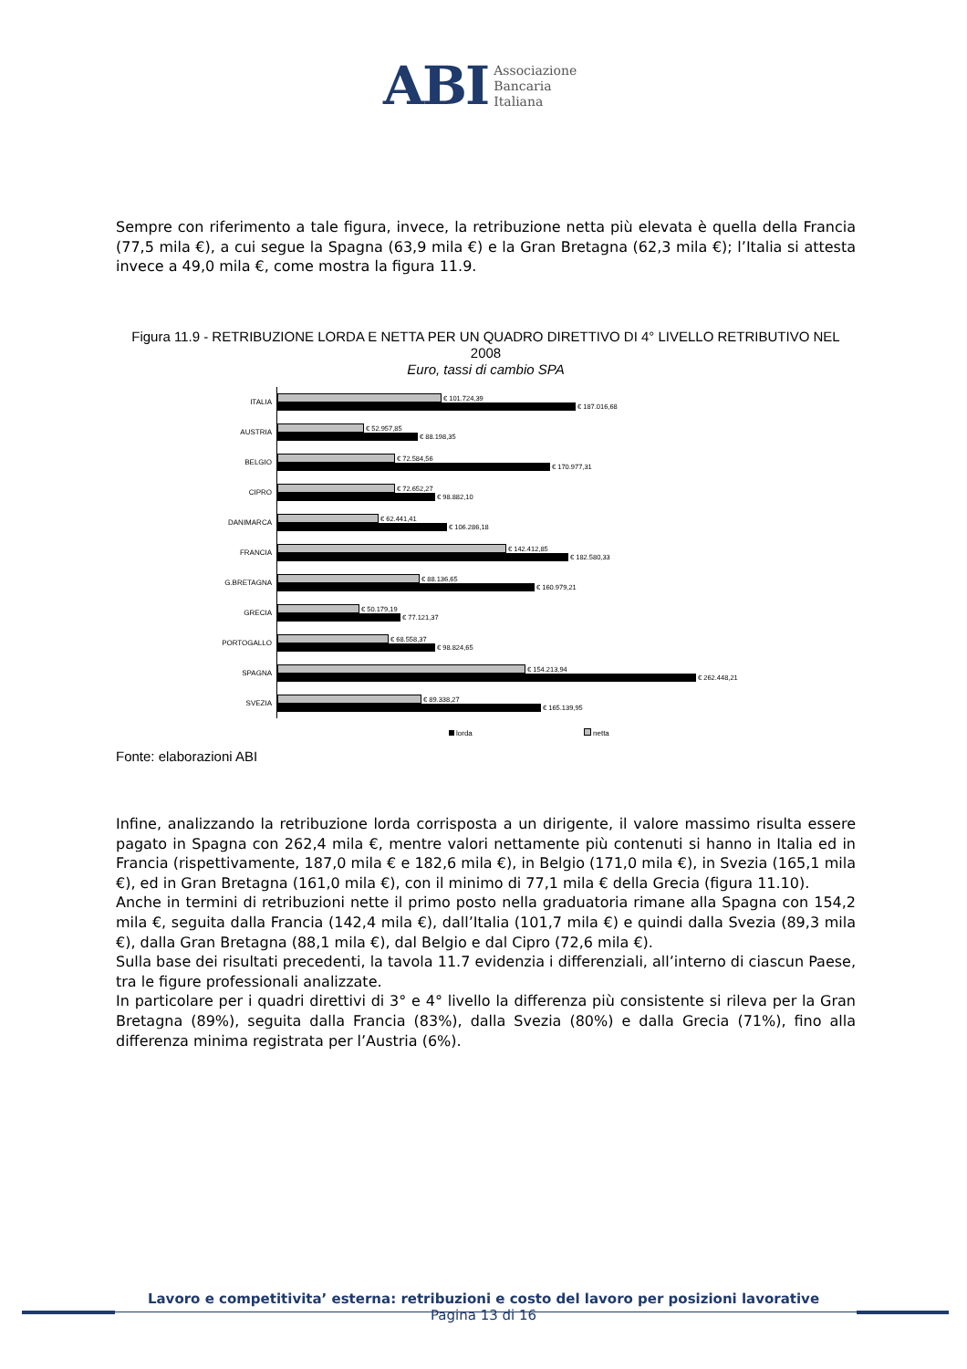ABI Associazione
Bancaria
Italiana
Sempre con riferimento a tale figura, invece, la retribuzione netta più elevata è quella della Francia (77,5 mila €), a cui segue la Spagna (63,9 mila €) e la Gran Bretagna (62,3 mila €); l’Italia si attesta invece a 49,0 mila €, come mostra la figura 11.9.
Figura 11.9 - RETRIBUZIONE LORDA E NETTA PER UN QUADRO DIRETTIVO DI 4° LIVELLO RETRIBUTIVO NEL 2008
Euro, tassi di cambio SPA
ITALIA
€ 101.724,39
€ 187.016,68
AUSTRIA
€ 52.957,85
€ 88.198,35
BELGIO
€ 72.584,56
€ 170.977,31
CIPRO
€ 72.652,27
€ 98.882,10
DANIMARCA
€ 62.441,41
€ 106.286,18
FRANCIA
€ 142.412,85
€ 182.580,33
G.BRETAGNA
€ 88.136,65
€ 160.979,21
GRECIA
€ 50.179,19
€ 77.121,37
PORTOGALLO
€ 68.558,37
€ 98.824,65
SPAGNA
€ 154.213,94
€ 262.448,21
SVEZIA
€ 89.338,27
€ 165.139,95
lorda netta
Fonte: elaborazioni ABI
Infine, analizzando la retribuzione lorda corrisposta a un dirigente, il valore massimo risulta essere pagato in Spagna con 262,4 mila €, mentre valori nettamente più contenuti si hanno in Italia ed in Francia (rispettivamente, 187,0 mila € e 182,6 mila €), in Belgio (171,0 mila €), in Svezia (165,1 mila €), ed in Gran Bretagna (161,0 mila €), con il minimo di 77,1 mila € della Grecia (figura 11.10).
Anche in termini di retribuzioni nette il primo posto nella graduatoria rimane alla Spagna con 154,2 mila €, seguita dalla Francia (142,4 mila €), dall’Italia (101,7 mila €) e quindi dalla Svezia (89,3 mila €), dalla Gran Bretagna (88,1 mila €), dal Belgio e dal Cipro (72,6 mila €).
Sulla base dei risultati precedenti, la tavola 11.7 evidenzia i differenziali, all’interno di ciascun Paese, tra le figure professionali analizzate.
In particolare per i quadri direttivi di 3° e 4° livello la differenza più consistente si rileva per la Gran Bretagna (89%), seguita dalla Francia (83%), dalla Svezia (80%) e dalla Grecia (71%), fino alla differenza minima registrata per l’Austria (6%).
Lavoro e competitivita’ esterna: retribuzioni e costo del lavoro per posizioni lavorative
Pagina 13 di 16